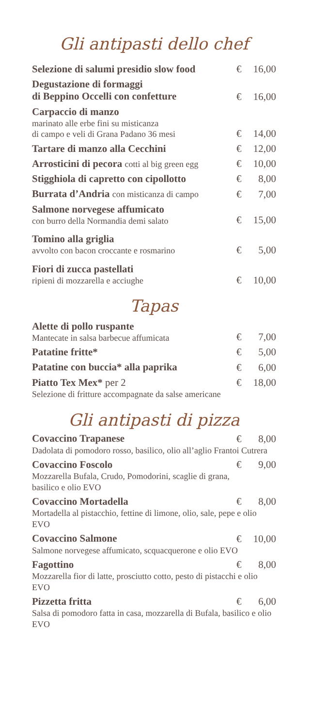Gli antipasti dello chef
Selezione di salumi presidio slow food
€ 16,00
Degustazione di formaggi
di Beppino Occelli con confetture
€ 16,00
Carpaccio di manzo
marinato alle erbe fini su misticanza
di campo e veli di Grana Padano 36 mesi
€ 14,00
Tartare di manzo alla Cecchini
€ 12,00
Arrosticini di pecora cotti al big green egg
€ 10,00
Stigghiola di capretto con cipollotto
€ 8,00
Burrata d’Andria con misticanza di campo
€ 7,00
Salmone norvegese affumicato
con burro della Normandia demi salato
€ 15,00
Tomino alla griglia
avvolto con bacon croccante e rosmarino
€ 5,00
Fiori di zucca pastellati
ripieni di mozzarella e acciughe
€ 10,00
Tapas
Alette di pollo ruspante
Mantecate in salsa barbecue affumicata
€ 7,00
Patatine fritte*
€ 5,00
Patatine con buccia* alla paprika
€ 6,00
Piatto Tex Mex* per 2
€ 18,00
Selezione di fritture accompagnate da salse americane
Gli antipasti di pizza
Covaccino Trapanese
€ 8,00
Dadolata di pomodoro rosso, basilico, olio all’aglio Frantoi Cutrera
Covaccino Foscolo
€ 9,00
Mozzarella Bufala, Crudo, Pomodorini, scaglie di grana,
basilico e olio EVO
Covaccino Mortadella
€ 8,00
Mortadella al pistacchio, fettine di limone, olio, sale, pepe e olio EVO
Covaccino Salmone
€ 10,00
Salmone norvegese affumicato, scquacquerone e olio EVO
Fagottino
€ 8,00
Mozzarella fior di latte, prosciutto cotto, pesto di pistacchi e olio EVO
Pizzetta fritta
€ 6,00
Salsa di pomodoro fatta in casa, mozzarella di Bufala, basilico e olio EVO